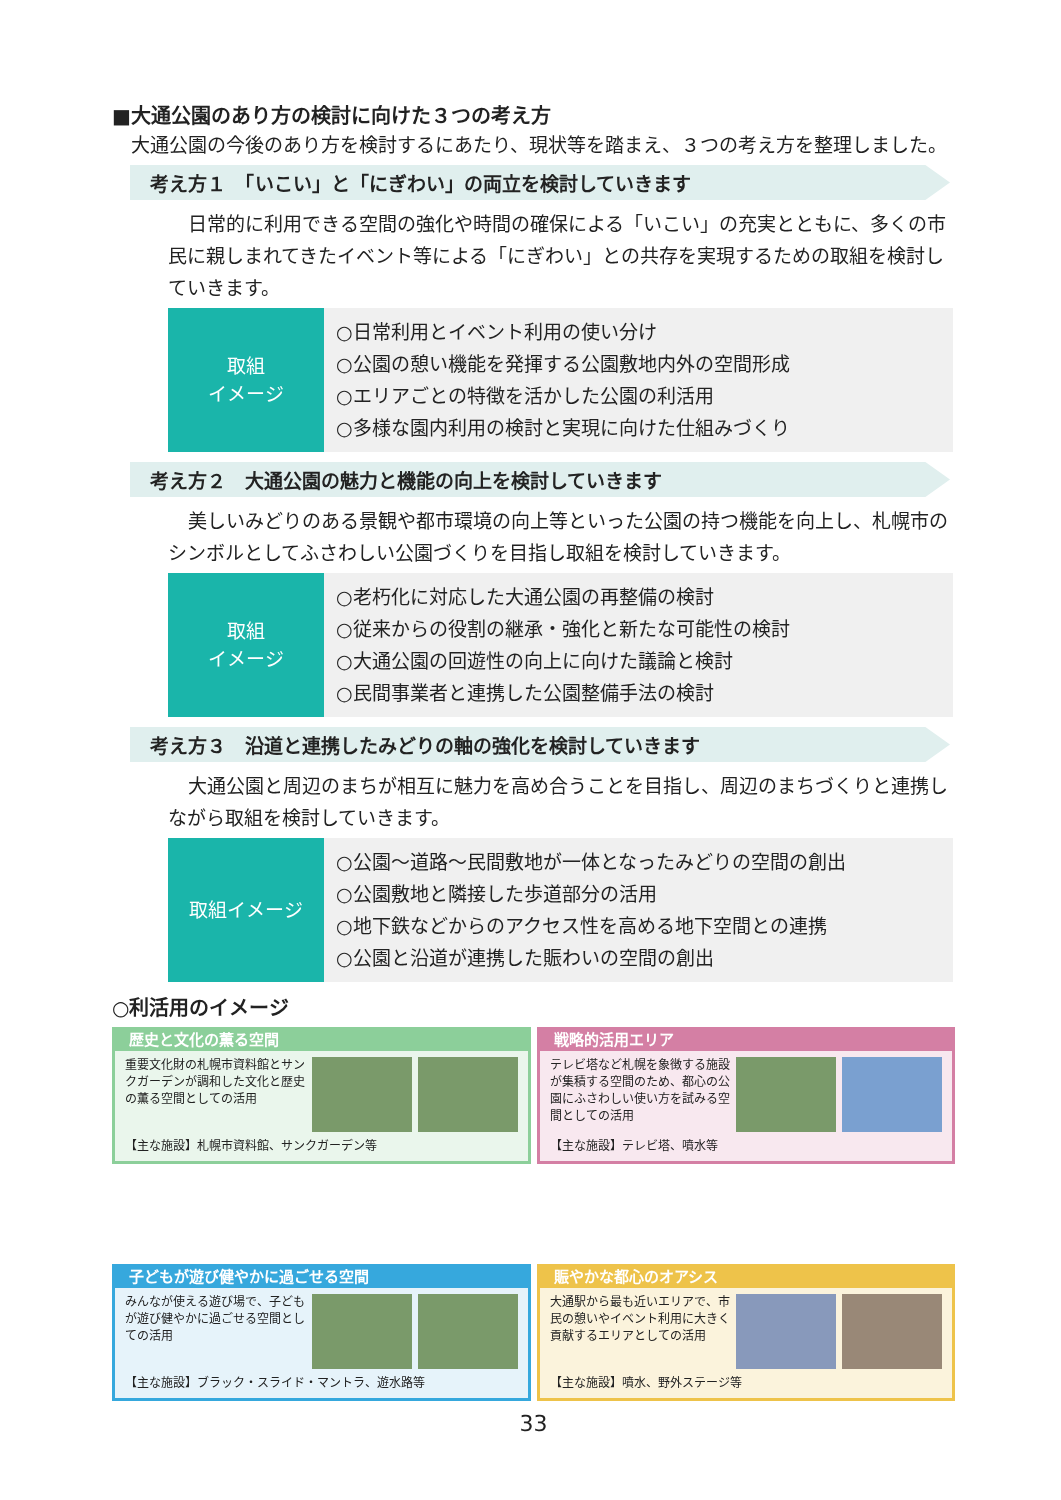■大通公園のあり方の検討に向けた３つの考え方
　大通公園の今後のあり方を検討するにあたり、現状等を踏まえ、３つの考え方を整理しました。
考え方１　「いこい」と「にぎわい」の両立を検討していきます
日常的に利用できる空間の強化や時間の確保による「いこい」の充実とともに、多くの市民に親しまれてきたイベント等による「にぎわい」との共存を実現するための取組を検討していきます。
取組
イメージ
○日常利用とイベント利用の使い分け
○公園の憩い機能を発揮する公園敷地内外の空間形成
○エリアごとの特徴を活かした公園の利活用
○多様な園内利用の検討と実現に向けた仕組みづくり
考え方２　大通公園の魅力と機能の向上を検討していきます
美しいみどりのある景観や都市環境の向上等といった公園の持つ機能を向上し、札幌市のシンボルとしてふさわしい公園づくりを目指し取組を検討していきます。
取組
イメージ
○老朽化に対応した大通公園の再整備の検討
○従来からの役割の継承・強化と新たな可能性の検討
○大通公園の回遊性の向上に向けた議論と検討
○民間事業者と連携した公園整備手法の検討
考え方３　沿道と連携したみどりの軸の強化を検討していきます
大通公園と周辺のまちが相互に魅力を高め合うことを目指し、周辺のまちづくりと連携しながら取組を検討していきます。
取組イメージ
○公園～道路～民間敷地が一体となったみどりの空間の創出
○公園敷地と隣接した歩道部分の活用
○地下鉄などからのアクセス性を高める地下空間との連携
○公園と沿道が連携した賑わいの空間の創出
○利活用のイメージ
歴史と文化の薫る空間
重要文化財の札幌市資料館とサンクガーデンが調和した文化と歴史の薫る空間としての活用
【主な施設】札幌市資料館、サンクガーデン等
戦略的活用エリア
テレビ塔など札幌を象徴する施設が集積する空間のため、都心の公園にふさわしい使い方を試みる空間としての活用
【主な施設】テレビ塔、噴水等
子どもが遊び健やかに過ごせる空間
みんなが使える遊び場で、子どもが遊び健やかに過ごせる空間としての活用
【主な施設】ブラック・スライド・マントラ、遊水路等
賑やかな都心のオアシス
大通駅から最も近いエリアで、市民の憩いやイベント利用に大きく貢献するエリアとしての活用
【主な施設】噴水、野外ステージ等
33